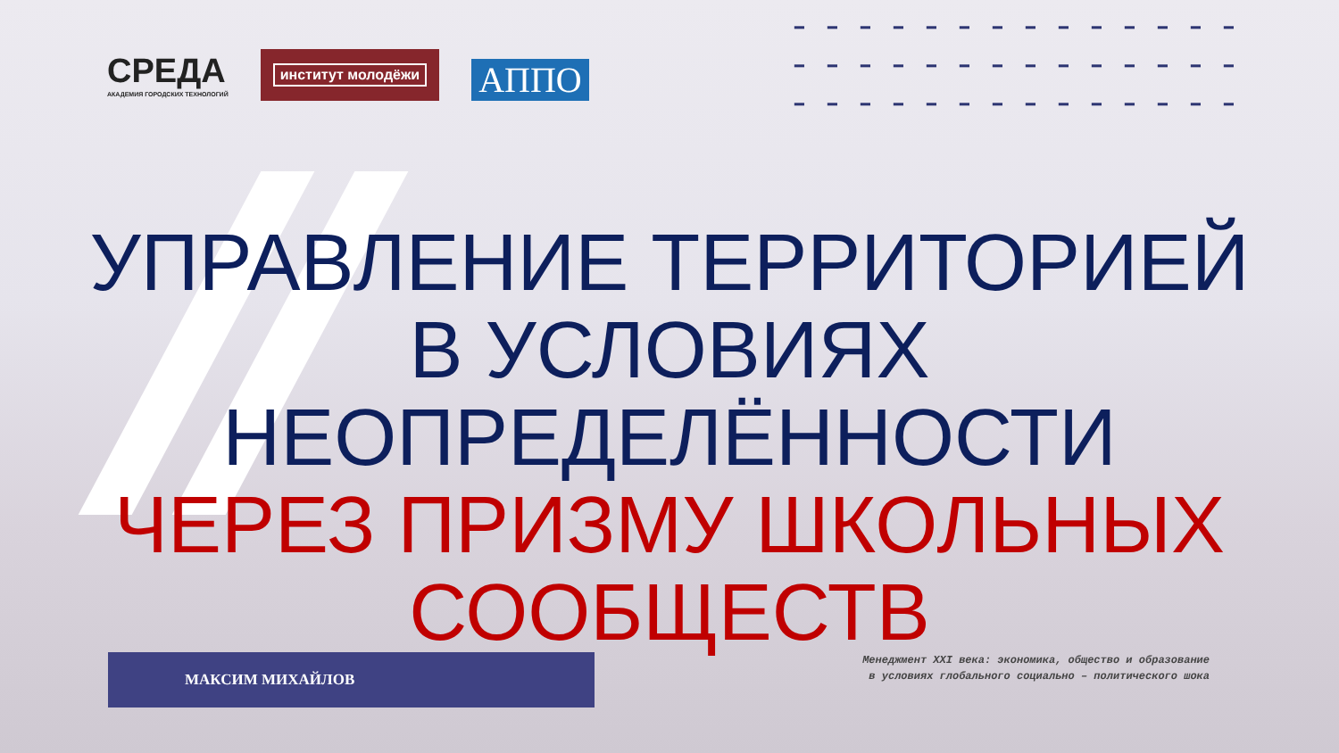━━━━━━━━━━━━━━
━━━━━━━━━━━━━━
━━━━━━━━━━━━━━
СРЕДА
АКАДЕМИЯ ГОРОДСКИХ ТЕХНОЛОГИЙ
институт молодёжи
АППО
УПРАВЛЕНИЕ ТЕРРИТОРИЕЙ
В УСЛОВИЯХ НЕОПРЕДЕЛЁННОСТИ
ЧЕРЕЗ ПРИЗМУ ШКОЛЬНЫХ
СООБЩЕСТВ
МАКСИМ МИХАЙЛОВ
Менеджмент XXI века: экономика, общество и образование
в условиях глобального социально – политического шока